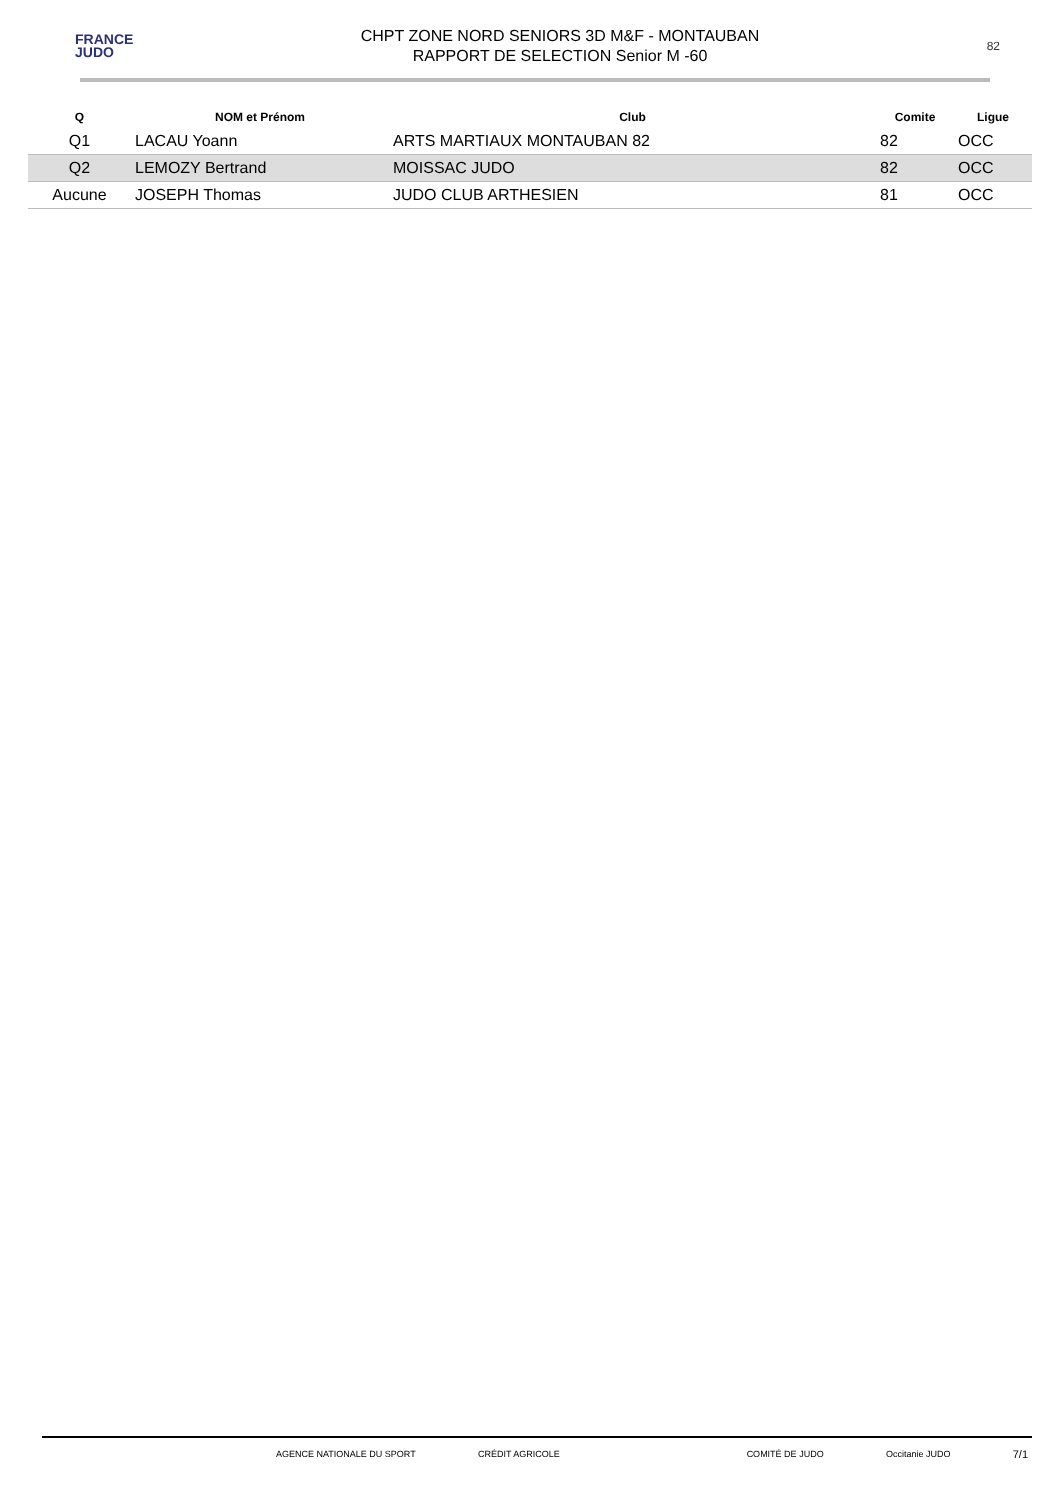FRANCE
JUDO
CHPT ZONE NORD SENIORS 3D M&F - MONTAUBAN
RAPPORT DE SELECTION Senior M -60
82
| Q | NOM et Prénom | Club | Comite | Ligue |
| --- | --- | --- | --- | --- |
| Q1 | LACAU Yoann | ARTS MARTIAUX MONTAUBAN 82 | 82 | OCC |
| Q2 | LEMOZY Bertrand | MOISSAC JUDO | 82 | OCC |
| Aucune | JOSEPH Thomas | JUDO CLUB ARTHESIEN | 81 | OCC |
AGENCE NATIONALE DU SPORT CRÉDIT AGRICOLE COMITÉ DE JUDO Occitanie JUDO 7/1